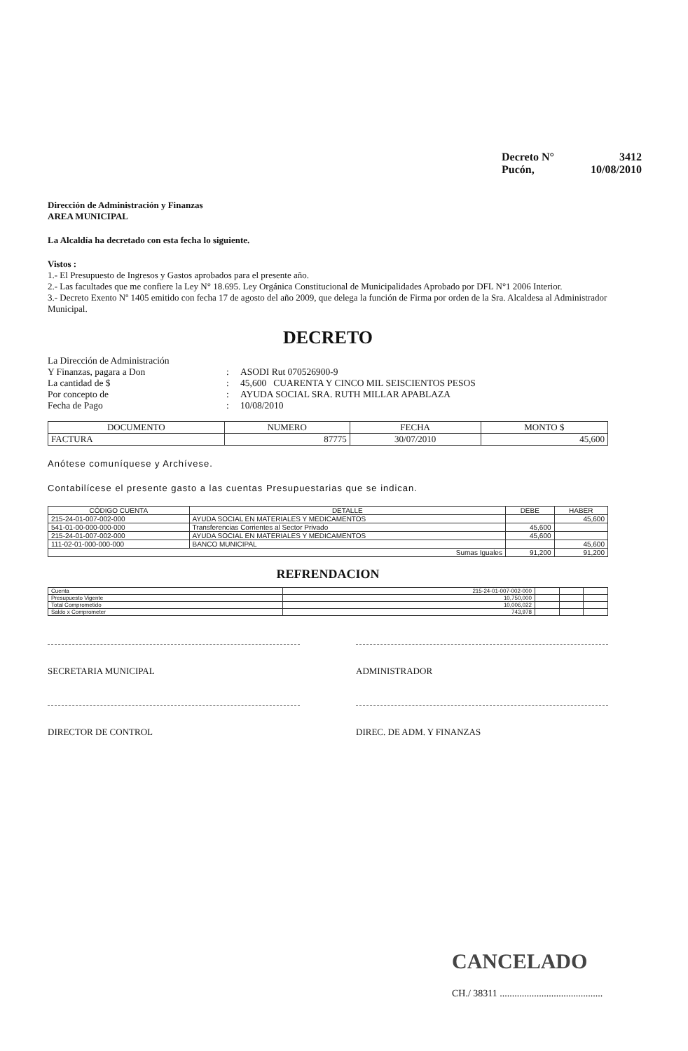Decreto N° 3412
Pucón, 10/08/2010
Dirección de Administración y Finanzas
AREA MUNICIPAL
La Alcaldía ha decretado con esta fecha lo siguiente.
Vistos :
1.- El Presupuesto de Ingresos y Gastos aprobados para el presente año.
2.- Las facultades que me confiere la Ley N° 18.695. Ley Orgánica Constitucional de Municipalidades Aprobado por DFL N°1 2006 Interior.
3.- Decreto Exento Nº 1405 emitido con fecha 17 de agosto del año 2009, que delega la función de Firma por orden de la Sra. Alcaldesa al Administrador Municipal.
DECRETO
La Dirección de Administración Y Finanzas, pagara a Don: ASODI Rut 070526900-9 La cantidad de $: 45,600 CUARENTA Y CINCO MIL SEISCIENTOS PESOS Por concepto de: AYUDA SOCIAL SRA. RUTH MILLAR APABLAZA Fecha de Pago: 10/08/2010
| DOCUMENTO | NUMERO | FECHA | MONTO $ |
| --- | --- | --- | --- |
| FACTURA | 87775 | 30/07/2010 | 45,600 |
Anótese comuníquese y Archívese.
Contabilícese el presente gasto a las cuentas Presupuestarias que se indican.
| CÓDIGO CUENTA | DETALLE | DEBE | HABER |
| --- | --- | --- | --- |
| 215-24-01-007-002-000 | AYUDA SOCIAL EN MATERIALES Y MEDICAMENTOS | | 45,600 |
| 541-01-00-000-000-000 | Transferencias Corrientes al Sector Privado | 45,600 | |
| 215-24-01-007-002-000 | AYUDA SOCIAL EN MATERIALES Y MEDICAMENTOS | 45,600 | |
| 111-02-01-000-000-000 | BANCO MUNICIPAL | | 45,600 |
| Sumas Iguales | | 91,200 | 91,200 |
REFRENDACION
| Cuenta | 215-24-01-007-002-000 | | | |
| Presupuesto Vigente | 10,750,000 | | | |
| Total Comprometido | 10,006,022 | | | |
| Saldo x Comprometer | 743,978 | | | |
SECRETARIA MUNICIPAL ADMINISTRADOR
DIRECTOR DE CONTROL DIREC. DE ADM. Y FINANZAS
CANCELADO
CH./ 38311 ..........................................